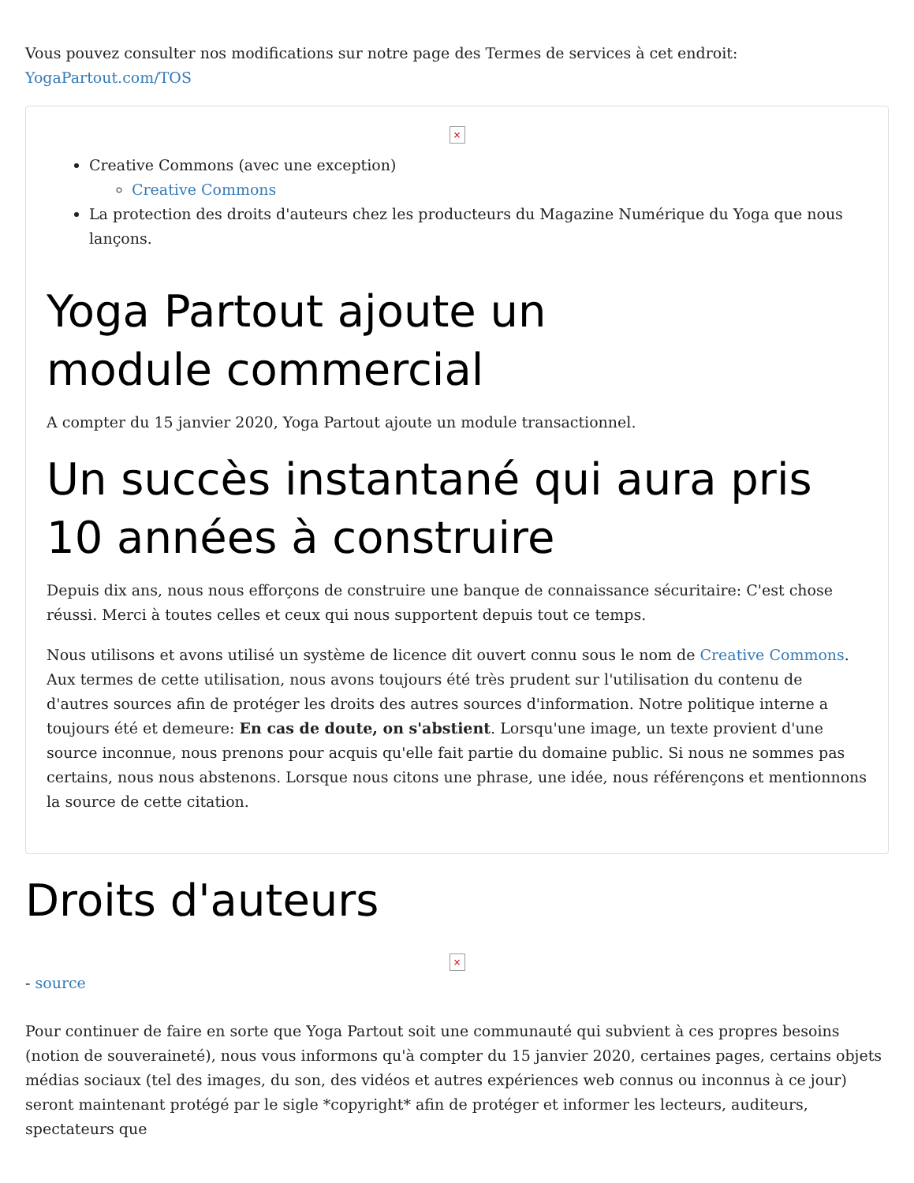Vous pouvez consulter nos modifications sur notre page des Termes de services à cet endroit: YogaPartout.com/TOS
×
Creative Commons (avec une exception)
Creative Commons
La protection des droits d'auteurs chez les producteurs du Magazine Numérique du Yoga que nous lançons.
Yoga Partout ajoute un
module commercial
A compter du 15 janvier 2020, Yoga Partout ajoute un module transactionnel.
Un succès instantané qui aura pris 10 années à construire
Depuis dix ans, nous nous efforçons de construire une banque de connaissance sécuritaire: C'est chose réussi. Merci à toutes celles et ceux qui nous supportent depuis tout ce temps.
Nous utilisons et avons utilisé un système de licence dit ouvert connu sous le nom de Creative Commons. Aux termes de cette utilisation, nous avons toujours été très prudent sur l'utilisation du contenu de d'autres sources afin de protéger les droits des autres sources d'information. Notre politique interne a toujours été et demeure: En cas de doute, on s'abstient. Lorsqu'une image, un texte provient d'une source inconnue, nous prenons pour acquis qu'elle fait partie du domaine public. Si nous ne sommes pas certains, nous nous abstenons. Lorsque nous citons une phrase, une idée, nous référençons et mentionnons la source de cette citation.
Droits d'auteurs
×
- source
Pour continuer de faire en sorte que Yoga Partout soit une communauté qui subvient à ces propres besoins (notion de souveraineté), nous vous informons qu'à compter du 15 janvier 2020, certaines pages, certains objets médias sociaux (tel des images, du son, des vidéos et autres expériences web connus ou inconnus à ce jour) seront maintenant protégé par le sigle *copyright* afin de protéger et informer les lecteurs, auditeurs, spectateurs que